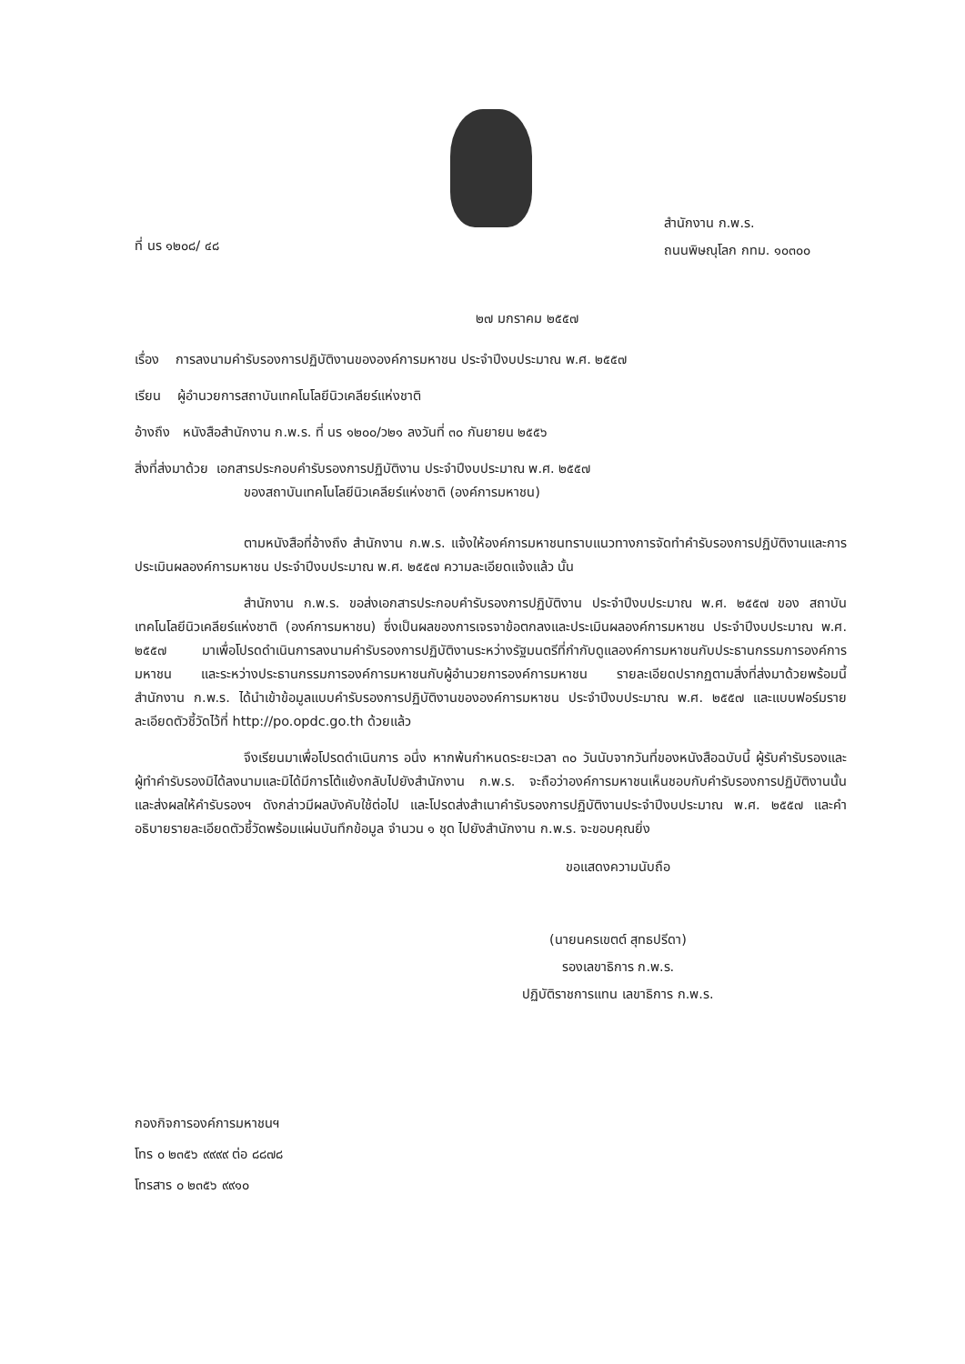ที่ นร ๑๒๐๘/ ๔๘
สำนักงาน ก.พ.ร.
ถนนพิษณุโลก กทม. ๑๐๓๐๐
๒๗ มกราคม ๒๕๕๗
เรื่อง การลงนามคำรับรองการปฏิบัติงานขององค์การมหาชน ประจำปีงบประมาณ พ.ศ. ๒๕๕๗
เรียน ผู้อำนวยการสถาบันเทคโนโลยีนิวเคลียร์แห่งชาติ
อ้างถึง หนังสือสำนักงาน ก.พ.ร. ที่ นร ๑๒๐๐/ว๒๑ ลงวันที่ ๓๐ กันยายน ๒๕๕๖
สิ่งที่ส่งมาด้วย เอกสารประกอบคำรับรองการปฏิบัติงาน ประจำปีงบประมาณ พ.ศ. ๒๕๕๗
ของสถาบันเทคโนโลยีนิวเคลียร์แห่งชาติ (องค์การมหาชน)
ตามหนังสือที่อ้างถึง สำนักงาน ก.พ.ร. แจ้งให้องค์การมหาชนทราบแนวทางการจัดทำคำรับรองการปฏิบัติงานและการประเมินผลองค์การมหาชน ประจำปีงบประมาณ พ.ศ. ๒๕๕๗ ความละเอียดแจ้งแล้ว นั้น
สำนักงาน ก.พ.ร. ขอส่งเอกสารประกอบคำรับรองการปฏิบัติงาน ประจำปีงบประมาณ พ.ศ. ๒๕๕๗ ของ สถาบันเทคโนโลยีนิวเคลียร์แห่งชาติ (องค์การมหาชน) ซึ่งเป็นผลของการเจรจาข้อตกลงและประเมินผลองค์การมหาชน ประจำปีงบประมาณ พ.ศ. ๒๕๕๗ มาเพื่อโปรดดำเนินการลงนามคำรับรองการปฏิบัติงานระหว่างรัฐมนตรีที่กำกับดูแลองค์การมหาชนกับประธานกรรมการองค์การมหาชน และระหว่างประธานกรรมการองค์การมหาชนกับผู้อำนวยการองค์การมหาชน รายละเอียดปรากฏตามสิ่งที่ส่งมาด้วยพร้อมนี้ สำนักงาน ก.พ.ร. ได้นำเข้าข้อมูลแบบคำรับรองการปฏิบัติงานขององค์การมหาชน ประจำปีงบประมาณ พ.ศ. ๒๕๕๗ และแบบฟอร์มรายละเอียดตัวชี้วัดไว้ที่ http://po.opdc.go.th ด้วยแล้ว
จึงเรียนมาเพื่อโปรดดำเนินการ อนึ่ง หากพ้นกำหนดระยะเวลา ๓๐ วันนับจากวันที่ของหนังสือฉบับนี้ ผู้รับคำรับรองและผู้ทำคำรับรองมิได้ลงนามและมิได้มีการโต้แย้งกลับไปยังสำนักงาน ก.พ.ร. จะถือว่าองค์การมหาชนเห็นชอบกับคำรับรองการปฏิบัติงานนั้น และส่งผลให้คำรับรองฯ ดังกล่าวมีผลบังคับใช้ต่อไป และโปรดส่งสำเนาคำรับรองการปฏิบัติงานประจำปีงบประมาณ พ.ศ. ๒๕๕๗ และคำอธิบายรายละเอียดตัวชี้วัดพร้อมแผ่นบันทึกข้อมูล จำนวน ๑ ชุด ไปยังสำนักงาน ก.พ.ร. จะขอบคุณยิ่ง
ขอแสดงความนับถือ
(นายนครเขตต์ สุทธปรีดา)
รองเลขาธิการ ก.พ.ร.
ปฏิบัติราชการแทน เลขาธิการ ก.พ.ร.
กองกิจการองค์การมหาชนฯ
โทร ๐ ๒๓๕๖ ๙๙๙๙ ต่อ ๘๘๗๘
โทรสาร ๐ ๒๓๕๖ ๙๙๑๐